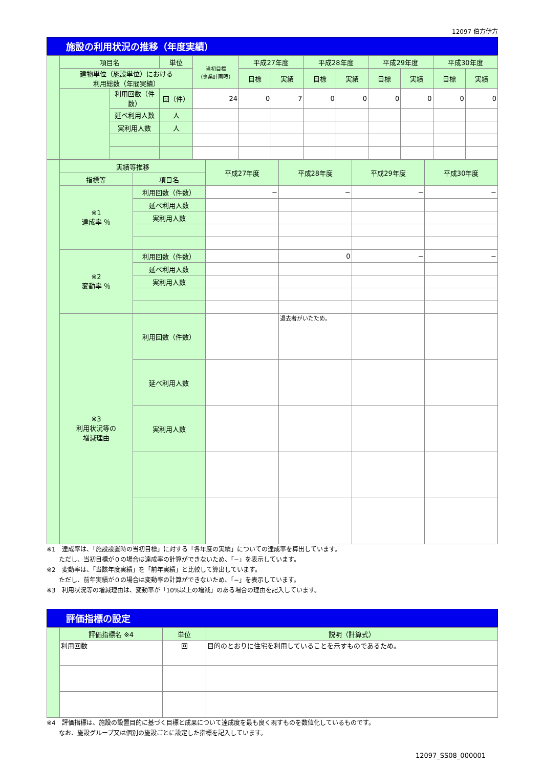12097 伯方伊方
施設の利用状況の推移（年度実績）
| | 項目名 | | 単位 | 当初目標 (事業計画時) | 平成27年度 | | 平成28年度 | | 平成29年度 | | 平成30年度 | |
| | 建物単位（施設単位）における 利用総数（年間実績） | | | | 目標 | 実績 | 目標 | 実績 | 目標 | 実績 | 目標 | 実績 |
| | | 利用回数（件数） | 回（件） | 24 | 0 | 7 | 0 | 0 | 0 | 0 | 0 | 0 |
| | | 延べ利用人数 | 人 | | | | | | | | | |
| | | 実利用人数 | 人 | | | | | | | | | |
| | 実績等推移 | | 平成27年度 | 平成28年度 | 平成29年度 | 平成30年度 |
| | 指標等 | 項目名 | | | | |
| | ※1 達成率 ％ | 利用回数（件数） | − | − | − | − |
| | | 延べ利用人数 | | | | |
| | | 実利用人数 | | | | |
| | ※2 変動率 ％ | 利用回数（件数） | | 0 | − | − |
| | | 延べ利用人数 | | | | |
| | | 実利用人数 | | | | |
| | ※3 利用状況等の 増減理由 | 利用回数（件数） | | 退去者がいたため。 | | |
| | | 延べ利用人数 | | | | |
| | | 実利用人数 | | | | |
※1　達成率は、「施設設置時の当初目標」に対する「各年度の実績」についての達成率を算出しています。
　　ただし、当初目標が０の場合は達成率の計算ができないため、「−」を表示しています。
※2　変動率は、「当該年度実績」を「前年実績」と比較して算出しています。
　　ただし、前年実績が０の場合は変動率の計算ができないため、「−」を表示しています。
※3　利用状況等の増減理由は、変動率が「10%以上の増減」のある場合の理由を記入しています。
評価指標の設定
| | 評価指標名 ※4 | 単位 | 説明（計算式） |
| | 利用回数 | 回 | 目的のとおりに住宅を利用していることを示すものであるため。 |
※4　評価指標は、施設の設置目的に基づく目標と成果について達成度を最も良く現すものを数値化しているものです。
　　なお、施設グループ又は個別の施設ごとに設定した指標を記入しています。
12097_SS08_000001